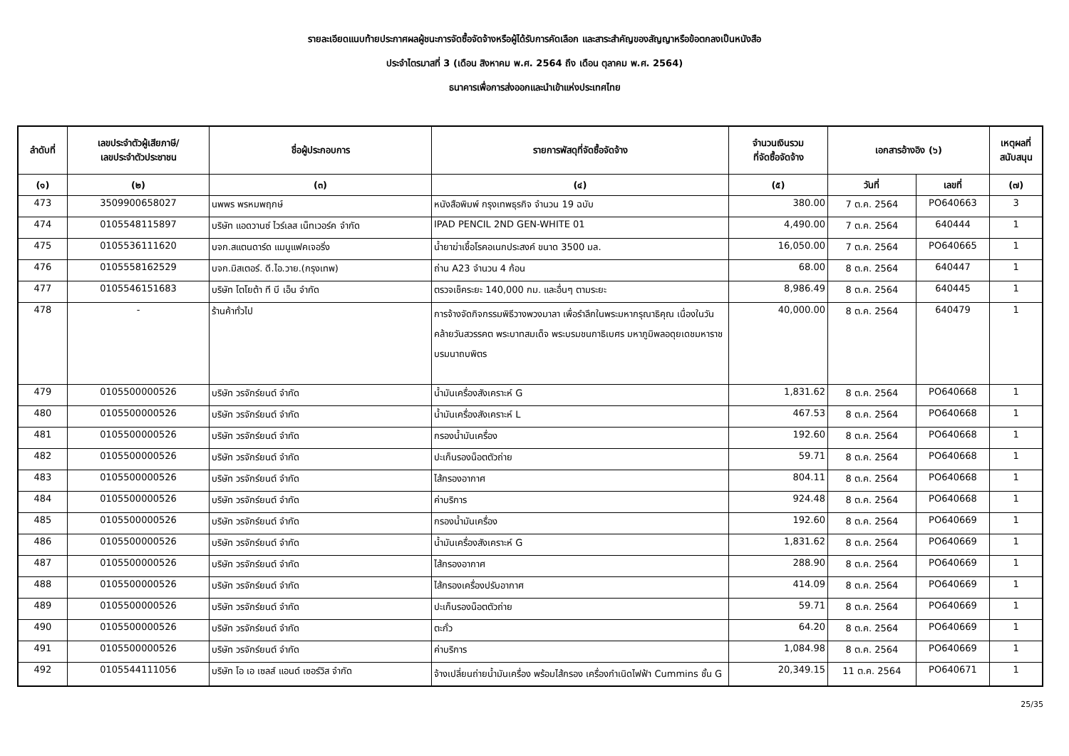รายละเอียดแนบท้ายประกาศผลผู้ชนะการจัดซื้อจัดจ้างหรือผู้ได้รับการคัดเลือก และสาระสำคัญของสัญญาหรือข้อตกลงเป็นหนังสือ
ประจำไตรมาสที่ 3 (เดือน สิงหาคม พ.ศ. 2564 ถึง เดือน ตุลาคม พ.ศ. 2564)
ธนาคารเพื่อการส่งออกและนำเข้าแห่งประเทศไทย
| ลำดับที่ | เลขประจำตัวผู้เสียภาษี/ เลขประจำตัวประชาชน | ชื่อผู้ประกอบการ | รายการพัสดุที่จัดซื้อจัดจ้าง | จำนวนเงินรวม ที่จัดซื้อจัดจ้าง | เอกสารอ้างอิง (๖) | | เหตุผลที่ สนับสนุน |
| --- | --- | --- | --- | --- | --- | --- | --- |
| (๑) | (๒) | (๓) | (๔) | (๕) | วันที่ | เลขที่ | (๗) |
| 473 | 3509900658027 | นพพร พรหมพฤกษ์ | หนังสือพิมพ์ กรุงเทพธุรกิจ จำนวน 19 ฉบับ | 380.00 | 7 ต.ค. 2564 | PO640663 | 3 |
| 474 | 0105548115897 | บริษัท แอดวานซ์ ไวร์เลส เน็ทเวอร์ค จำกัด | IPAD PENCIL 2ND GEN-WHITE 01 | 4,490.00 | 7 ต.ค. 2564 | 640444 | 1 |
| 475 | 0105536111620 | บจก.สแตนดาร์ด แมนูแฟคเจอริ่ง | น้ำยาฆ่าเชื้อโรคอเนกประสงค์ ขนาด 3500 มล. | 16,050.00 | 7 ต.ค. 2564 | PO640665 | 1 |
| 476 | 0105558162529 | บจก.มิสเตอร์. ดี.ไอ.วาย.(กรุงเทพ) | ถ่าน A23 จำนวน 4 ก้อน | 68.00 | 8 ต.ค. 2564 | 640447 | 1 |
| 477 | 0105546151683 | บริษัท โตโยต้า ที บี เอ็น จำกัด | ตรวจเช็คระยะ 140,000 กม. และอื่นๆ ตามระยะ | 8,986.49 | 8 ต.ค. 2564 | 640445 | 1 |
| 478 | - | ร้านค้าทั่วไป | การจ้างจัดกิจกรรมพิธีวางพวงมาลา เพื่อรำลึกในพระมหากรุณาธิคุณ เนื่องในวันคล้ายวันสวรรคต พระบาทสมเด็จ พระบรมชนกาธิเบศร มหาภูมิพลอดุยเดชมหาราช บรมนาถบพิตร | 40,000.00 | 8 ต.ค. 2564 | 640479 | 1 |
| 479 | 0105500000526 | บริษัท วรจักร์ยนต์ จำกัด | น้ำมันเครื่องสังเคราะห์ G | 1,831.62 | 8 ต.ค. 2564 | PO640668 | 1 |
| 480 | 0105500000526 | บริษัท วรจักร์ยนต์ จำกัด | น้ำมันเครื่องสังเคราะห์ L | 467.53 | 8 ต.ค. 2564 | PO640668 | 1 |
| 481 | 0105500000526 | บริษัท วรจักร์ยนต์ จำกัด | กรองน้ำมันเครื่อง | 192.60 | 8 ต.ค. 2564 | PO640668 | 1 |
| 482 | 0105500000526 | บริษัท วรจักร์ยนต์ จำกัด | ปะเก็นรองน็อตตัวถ่าย | 59.71 | 8 ต.ค. 2564 | PO640668 | 1 |
| 483 | 0105500000526 | บริษัท วรจักร์ยนต์ จำกัด | ไส้กรองอากาศ | 804.11 | 8 ต.ค. 2564 | PO640668 | 1 |
| 484 | 0105500000526 | บริษัท วรจักร์ยนต์ จำกัด | ค่าบริการ | 924.48 | 8 ต.ค. 2564 | PO640668 | 1 |
| 485 | 0105500000526 | บริษัท วรจักร์ยนต์ จำกัด | กรองน้ำมันเครื่อง | 192.60 | 8 ต.ค. 2564 | PO640669 | 1 |
| 486 | 0105500000526 | บริษัท วรจักร์ยนต์ จำกัด | น้ำมันเครื่องสังเคราะห์ G | 1,831.62 | 8 ต.ค. 2564 | PO640669 | 1 |
| 487 | 0105500000526 | บริษัท วรจักร์ยนต์ จำกัด | ไส้กรองอากาศ | 288.90 | 8 ต.ค. 2564 | PO640669 | 1 |
| 488 | 0105500000526 | บริษัท วรจักร์ยนต์ จำกัด | ไส้กรองเครื่องปรับอากาศ | 414.09 | 8 ต.ค. 2564 | PO640669 | 1 |
| 489 | 0105500000526 | บริษัท วรจักร์ยนต์ จำกัด | ปะเก็นรองน็อตตัวถ่าย | 59.71 | 8 ต.ค. 2564 | PO640669 | 1 |
| 490 | 0105500000526 | บริษัท วรจักร์ยนต์ จำกัด | ตะกั่ว | 64.20 | 8 ต.ค. 2564 | PO640669 | 1 |
| 491 | 0105500000526 | บริษัท วรจักร์ยนต์ จำกัด | ค่าบริการ | 1,084.98 | 8 ต.ค. 2564 | PO640669 | 1 |
| 492 | 0105544111056 | บริษัท โอ เอ เซลส์ แอนด์ เซอร์วิส จำกัด | จ้างเปลี่ยนถ่ายน้ำมันเครื่อง พร้อมไส้กรอง เครื่องกำเนิดไฟฟ้า Cummins ชั้น G | 20,349.15 | 11 ต.ค. 2564 | PO640671 | 1 |
25/35